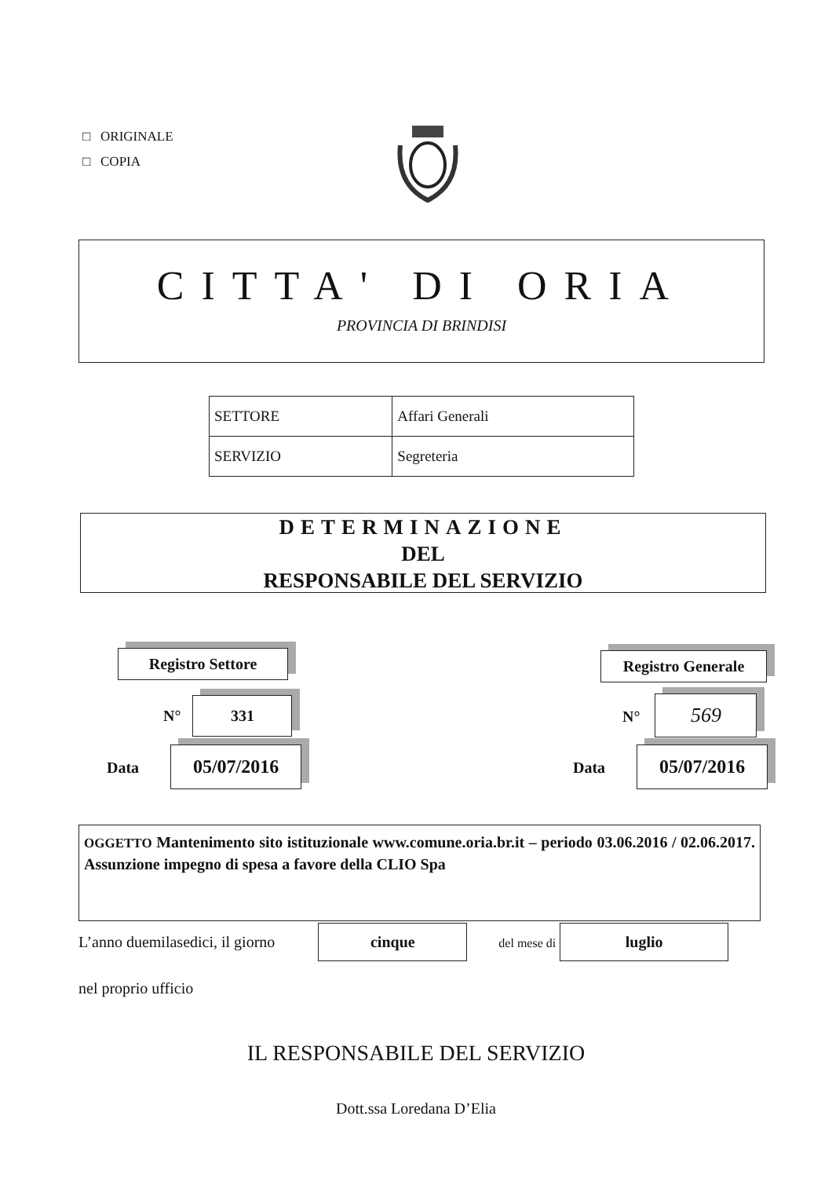□ ORIGINALE
□ COPIA
CITTA' DI ORIA
PROVINCIA DI BRINDISI
| SETTORE | Affari Generali |
| SERVIZIO | Segreteria |
DETERMINAZIONE
DEL
RESPONSABILE DEL SERVIZIO
Registro Settore
N° 331
Data 05/07/2016
Registro Generale
N° 569
Data 05/07/2016
OGGETTO Mantenimento sito istituzionale www.comune.oria.br.it – periodo 03.06.2016 / 02.06.2017. Assunzione impegno di spesa a favore della CLIO Spa
L’anno duemilasedici, il giorno cinque del mese di luglio
nel proprio ufficio
IL RESPONSABILE DEL SERVIZIO
Dott.ssa Loredana D’Elia